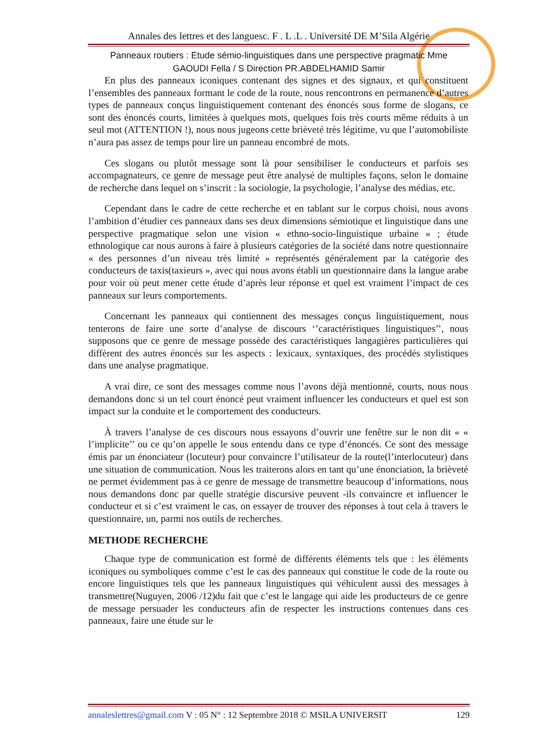Annales des lettres et des languesc. F . L .L . Université DE M’Sila Algérie
Panneaux routiers : Etude sémio-linguistiques dans une perspective pragmatic Mme
GAOUDI Fella / S Direction PR.ABDELHAMID Samir
En plus des panneaux iconiques contenant des signes et des signaux, et qui constituent l’ensembles des panneaux formant le code de la route, nous rencontrons en permanence d’autres types de panneaux conçus linguistiquement contenant des énoncés sous forme de slogans, ce sont des énoncés courts, limitées à quelques mots, quelques fois très courts même réduits à un seul mot (ATTENTION !), nous nous jugeons cette brièveté très légitime, vu que l’automobiliste n’aura pas assez de temps pour lire un panneau encombré de mots.
Ces slogans ou plutôt message sont là pour sensibiliser le conducteurs et parfois ses accompagnateurs, ce genre de message peut être analysé de multiples façons, selon le domaine de recherche dans lequel on s’inscrit : la sociologie, la psychologie, l’analyse des médias, etc.
Cependant dans le cadre de cette recherche et en tablant sur le corpus choisi, nous avons l’ambition d’étudier ces panneaux dans ses deux dimensions sémiotique et linguistique dans une perspective pragmatique selon une vision « ethno-socio-linguistique urbaine » ; étude ethnologique car nous aurons à faire à plusieurs catégories de la société dans notre questionnaire « des personnes d’un niveau très limité » représentés généralement par la catégorie des conducteurs de taxis(taxieurs », avec qui nous avons établi un questionnaire dans la langue arabe pour voir où peut mener cette étude d’après leur réponse et quel est vraiment l’impact de ces panneaux sur leurs comportements.
Concernant les panneaux qui contiennent des messages conçus linguistiquement, nous tenterons de faire une sorte d’analyse de discours ‘’caractéristiques linguistiques’’, nous supposons que ce genre de message possède des caractéristiques langagières particulières qui diffèrent des autres énoncés sur les aspects : lexicaux, syntaxiques, des procédés stylistiques dans une analyse pragmatique.
A vrai dire, ce sont des messages comme nous l’avons déjà mentionné, courts, nous nous demandons donc si un tel court énoncé peut vraiment influencer les conducteurs et quel est son impact sur la conduite et le comportement des conducteurs.
À travers l’analyse de ces discours nous essayons d’ouvrir une fenêtre sur le non dit « « l’implicite’’ ou ce qu’on appelle le sous entendu dans ce type d’énoncés. Ce sont des message émis par un énonciateur (locuteur) pour convaincre l’utilisateur de la route(l’interlocuteur) dans une situation de communication. Nous les traiterons alors en tant qu’une énonciation, la brièveté ne permet évidemment pas à ce genre de message de transmettre beaucoup d’informations, nous nous demandons donc par quelle stratégie discursive peuvent -ils convaincre et influencer le conducteur et si c’est vraiment le cas, on essayer de trouver des réponses à tout cela à travers le questionnaire, un, parmi nos outils de recherches.
METHODE RECHERCHE
Chaque type de communication est formé de différents éléments tels que : les éléments iconiques ou symboliques comme c’est le cas des panneaux qui constitue le code de la route ou encore linguistiques tels que les panneaux linguistiques qui véhiculent aussi des messages à transmettre(Nuguyen, 2006 /12)du fait que c’est le langage qui aide les producteurs de ce genre de message persuader les conducteurs afin de respecter les instructions contenues dans ces panneaux, faire une étude sur le
annaleslettres@gmail.com V : 05 N° : 12 Septembre 2018 © MSILA UNIVERSIT 129